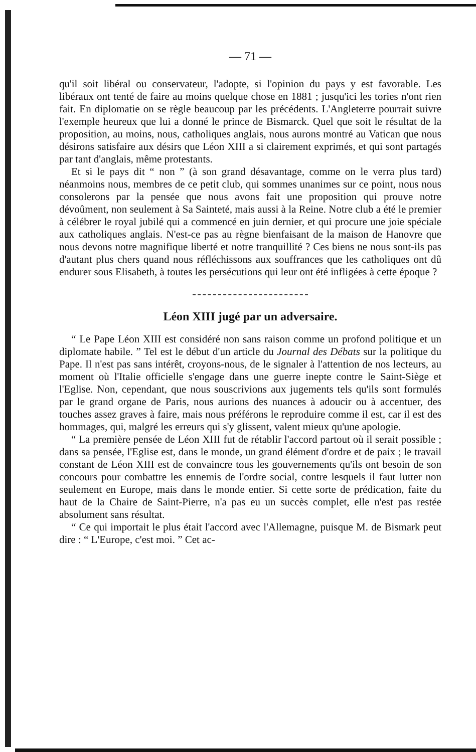— 71 —
qu'il soit libéral ou conservateur, l'adopte, si l'opinion du pays y est favorable. Les libéraux ont tenté de faire au moins quelque chose en 1881 ; jusqu'ici les tories n'ont rien fait. En diplomatie on se règle beaucoup par les précédents. L'Angleterre pourrait suivre l'exemple heureux que lui a donné le prince de Bismarck. Quel que soit le résultat de la proposition, au moins, nous, catholiques anglais, nous aurons montré au Vatican que nous désirons satisfaire aux désirs que Léon XIII a si clairement exprimés, et qui sont partagés par tant d'anglais, même protestants.
Et si le pays dit “ non ” (à son grand désavantage, comme on le verra plus tard) néanmoins nous, membres de ce petit club, qui sommes unanimes sur ce point, nous nous consolerons par la pensée que nous avons fait une proposition qui prouve notre dévoûment, non seulement à Sa Sainteté, mais aussi à la Reine. Notre club a été le premier à célébrer le royal jubilé qui a commencé en juin dernier, et qui procure une joie spéciale aux catholiques anglais. N'est-ce pas au règne bienfaisant de la maison de Hanovre que nous devons notre magnifique liberté et notre tranquillité ? Ces biens ne nous sont-ils pas d'autant plus chers quand nous réfléchissons aux souffrances que les catholiques ont dû endurer sous Elisabeth, à toutes les persécutions qui leur ont été infligées à cette époque ?
Léon XIII jugé par un adversaire.
“ Le Pape Léon XIII est considéré non sans raison comme un profond politique et un diplomate habile. ” Tel est le début d'un article du Journal des Débats sur la politique du Pape. Il n'est pas sans intérêt, croyons-nous, de le signaler à l'attention de nos lecteurs, au moment où l'Italie officielle s'engage dans une guerre inepte contre le Saint-Siège et l'Eglise. Non, cependant, que nous souscrivions aux jugements tels qu'ils sont formulés par le grand organe de Paris, nous aurions des nuances à adoucir ou à accentuer, des touches assez graves à faire, mais nous préférons le reproduire comme il est, car il est des hommages, qui, malgré les erreurs qui s'y glissent, valent mieux qu'une apologie.
“ La première pensée de Léon XIII fut de rétablir l'accord partout où il serait possible ; dans sa pensée, l'Eglise est, dans le monde, un grand élément d'ordre et de paix ; le travail constant de Léon XIII est de convaincre tous les gouvernements qu'ils ont besoin de son concours pour combattre les ennemis de l'ordre social, contre lesquels il faut lutter non seulement en Europe, mais dans le monde entier. Si cette sorte de prédication, faite du haut de la Chaire de Saint-Pierre, n'a pas eu un succès complet, elle n'est pas restée absolument sans résultat.
“ Ce qui importait le plus était l'accord avec l'Allemagne, puisque M. de Bismark peut dire : “ L'Europe, c'est moi. ” Cet ac-